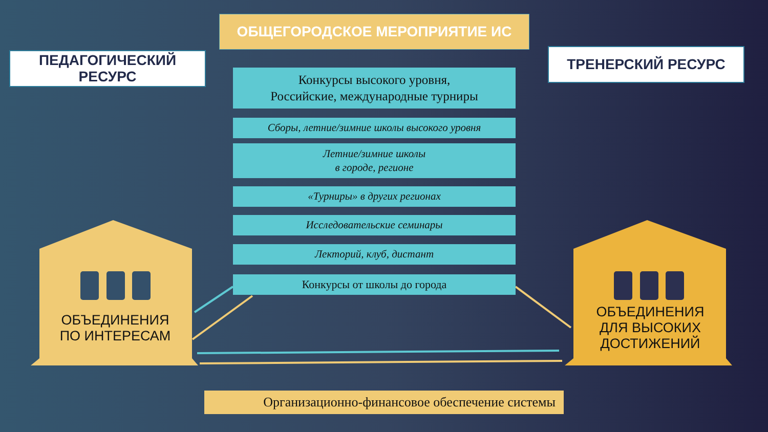ОБЩЕГОРОДСКОЕ МЕРОПРИЯТИЕ ИС
ПЕДАГОГИЧЕСКИЙ
РЕСУРС
ТРЕНЕРСКИЙ РЕСУРС
Конкурсы высокого уровня,
Российские, международные турниры
Сборы, летние/зимние школы высокого уровня
Летние/зимние школы
в городе, регионе
«Турниры» в других регионах
Исследовательские семинары
Лекторий, клуб, дистант
Конкурсы от школы до города
ОБЪЕДИНЕНИЯ
ПО ИНТЕРЕСАМ
ОБЪЕДИНЕНИЯ
ДЛЯ ВЫСОКИХ
ДОСТИЖЕНИЙ
Организационно-финансовое обеспечение системы